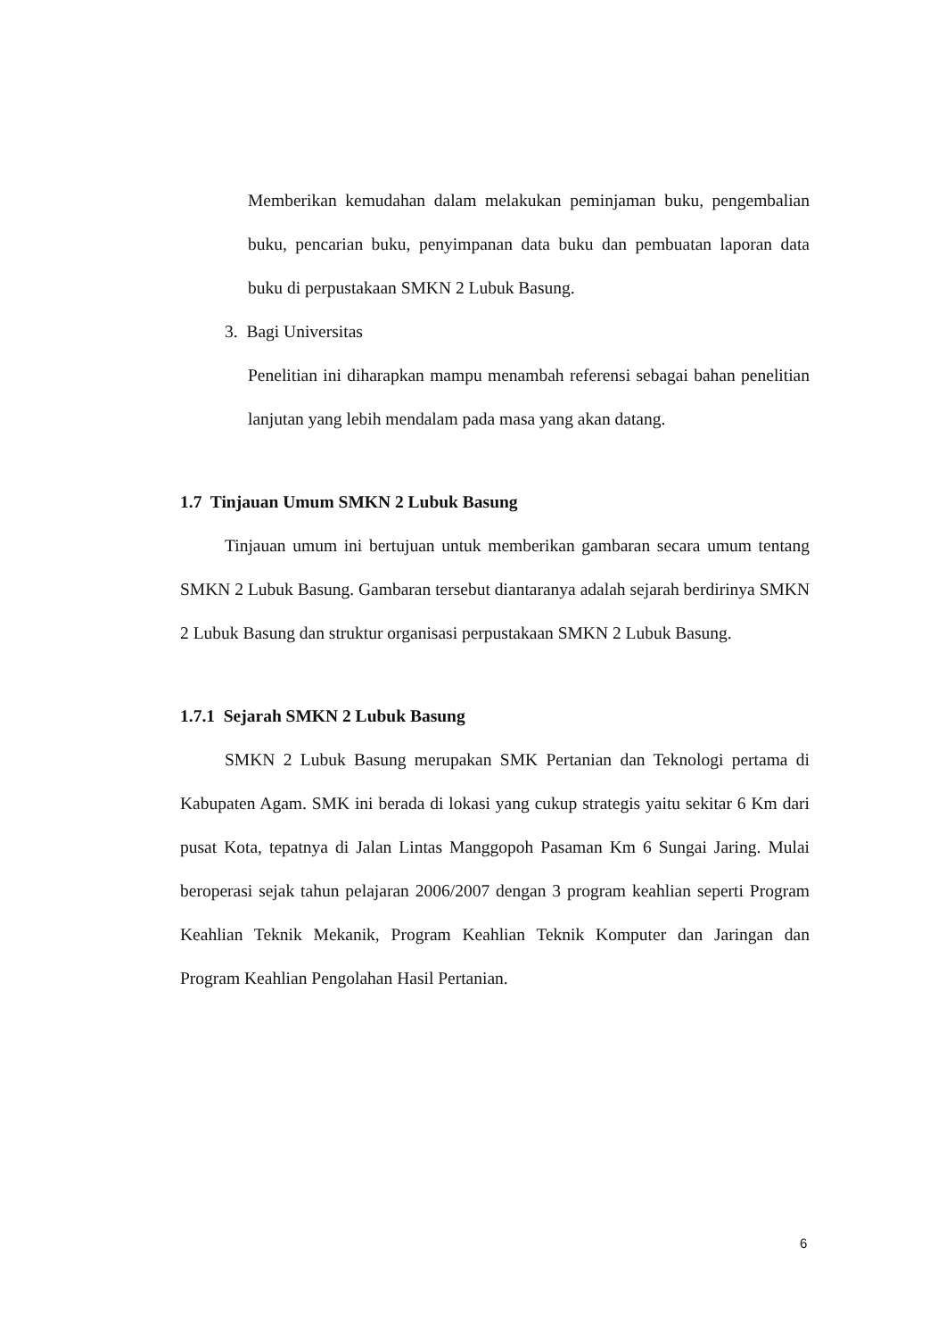Memberikan kemudahan dalam melakukan peminjaman buku, pengembalian buku, pencarian buku, penyimpanan data buku dan pembuatan laporan data buku di perpustakaan SMKN 2 Lubuk Basung.
3. Bagi Universitas
Penelitian ini diharapkan mampu menambah referensi sebagai bahan penelitian lanjutan yang lebih mendalam pada masa yang akan datang.
1.7 Tinjauan Umum SMKN 2 Lubuk Basung
Tinjauan umum ini bertujuan untuk memberikan gambaran secara umum tentang SMKN 2 Lubuk Basung. Gambaran tersebut diantaranya adalah sejarah berdirinya SMKN 2 Lubuk Basung dan struktur organisasi perpustakaan SMKN 2 Lubuk Basung.
1.7.1 Sejarah SMKN 2 Lubuk Basung
SMKN 2 Lubuk Basung merupakan SMK Pertanian dan Teknologi pertama di Kabupaten Agam. SMK ini berada di lokasi yang cukup strategis yaitu sekitar 6 Km dari pusat Kota, tepatnya di Jalan Lintas Manggopoh Pasaman Km 6 Sungai Jaring. Mulai beroperasi sejak tahun pelajaran 2006/2007 dengan 3 program keahlian seperti Program Keahlian Teknik Mekanik, Program Keahlian Teknik Komputer dan Jaringan dan Program Keahlian Pengolahan Hasil Pertanian.
6